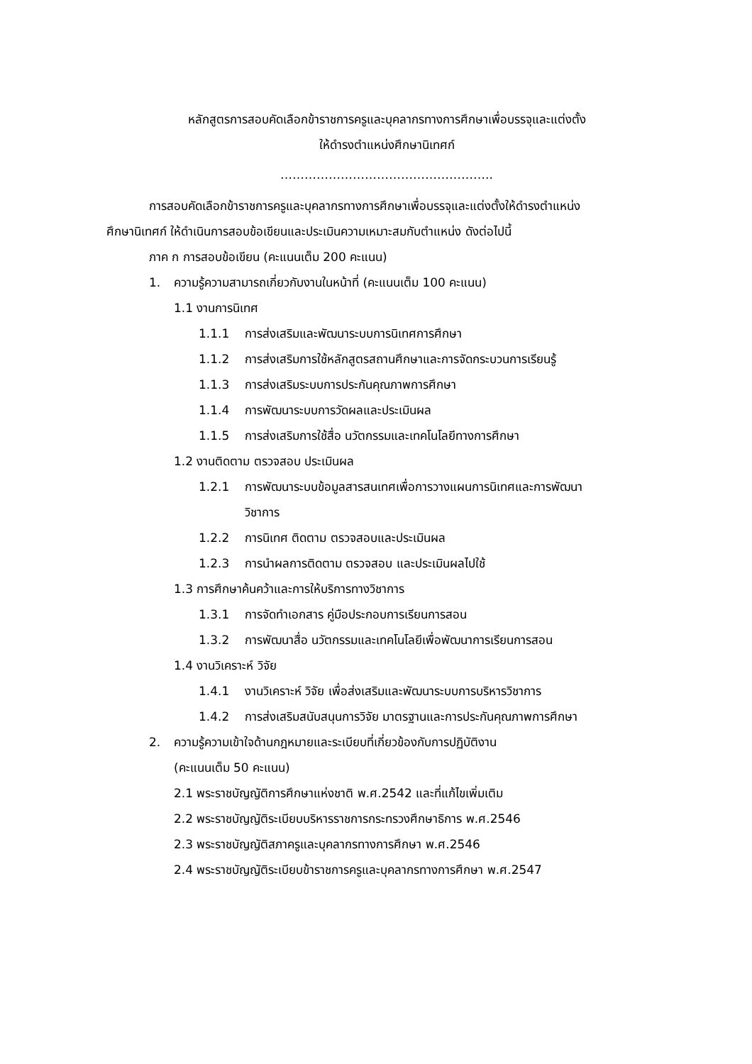หลักสูตรการสอบคัดเลือกข้าราชการครูและบุคลากรทางการศึกษาเพื่อบรรจุและแต่งตั้ง
ให้ดำรงตำแหน่งศึกษานิเทศก์
……………………………………………..
การสอบคัดเลือกข้าราชการครูและบุคลากรทางการศึกษาเพื่อบรรจุและแต่งตั้งให้ดำรงตำแหน่ง
ศึกษานิเทศก์ ให้ดำเนินการสอบข้อเขียนและประเมินความเหมาะสมกับตำแหน่ง ดังต่อไปนี้
ภาค ก การสอบข้อเขียน (คะแนนเต็ม 200 คะแนน)
1. ความรู้ความสามารถเกี่ยวกับงานในหน้าที่ (คะแนนเต็ม 100 คะแนน)
1.1 งานการนิเทศ
1.1.1 การส่งเสริมและพัฒนาระบบการนิเทศการศึกษา
1.1.2 การส่งเสริมการใช้หลักสูตรสถานศึกษาและการจัดกระบวนการเรียนรู้
1.1.3 การส่งเสริมระบบการประกันคุณภาพการศึกษา
1.1.4 การพัฒนาระบบการวัดผลและประเมินผล
1.1.5 การส่งเสริมการใช้สื่อ นวัตกรรมและเทคโนโลยีทางการศึกษา
1.2 งานติดตาม ตรวจสอบ ประเมินผล
1.2.1 การพัฒนาระบบข้อมูลสารสนเทศเพื่อการวางแผนการนิเทศและการพัฒนา
วิชาการ
1.2.2 การนิเทศ ติดตาม ตรวจสอบและประเมินผล
1.2.3 การนำผลการติดตาม ตรวจสอบ และประเมินผลไปใช้
1.3 การศึกษาค้นคว้าและการให้บริการทางวิชาการ
1.3.1 การจัดทำเอกสาร คู่มือประกอบการเรียนการสอน
1.3.2 การพัฒนาสื่อ นวัตกรรมและเทคโนโลยีเพื่อพัฒนาการเรียนการสอน
1.4 งานวิเคราะห์ วิจัย
1.4.1 งานวิเคราะห์ วิจัย เพื่อส่งเสริมและพัฒนาระบบการบริหารวิชาการ
1.4.2 การส่งเสริมสนับสนุนการวิจัย มาตรฐานและการประกันคุณภาพการศึกษา
2. ความรู้ความเข้าใจด้านกฎหมายและระเบียบที่เกี่ยวข้องกับการปฏิบัติงาน
(คะแนนเต็ม 50 คะแนน)
2.1 พระราชบัญญัติการศึกษาแห่งชาติ พ.ศ.2542 และที่แก้ไขเพิ่มเติม
2.2 พระราชบัญญัติระเบียบบริหารราชการกระทรวงศึกษาธิการ พ.ศ.2546
2.3 พระราชบัญญัติสภาครูและบุคลากรทางการศึกษา พ.ศ.2546
2.4 พระราชบัญญัติระเบียบข้าราชการครูและบุคลากรทางการศึกษา พ.ศ.2547